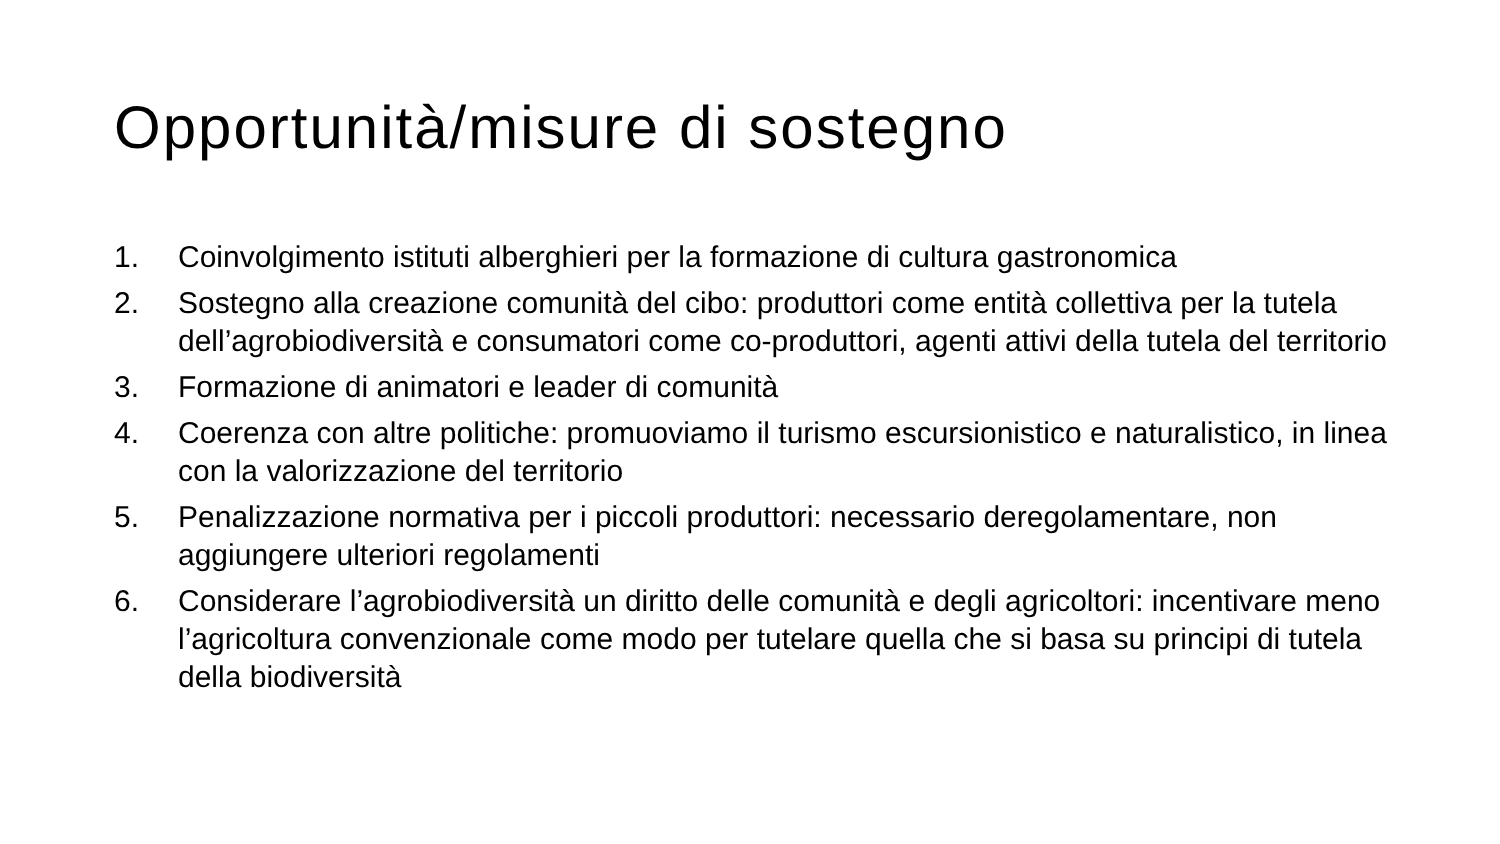Opportunità/misure di sostegno
1. Coinvolgimento istituti alberghieri per la formazione di cultura gastronomica
2. Sostegno alla creazione comunità del cibo: produttori come entità collettiva per la tutela dell’agrobiodiversità e consumatori come co-produttori, agenti attivi della tutela del territorio
3. Formazione di animatori e leader di comunità
4. Coerenza con altre politiche: promuoviamo il turismo escursionistico e naturalistico, in linea con la valorizzazione del territorio
5. Penalizzazione normativa per i piccoli produttori: necessario deregolamentare, non aggiungere ulteriori regolamenti
6. Considerare l’agrobiodiversità un diritto delle comunità e degli agricoltori: incentivare meno l’agricoltura convenzionale come modo per tutelare quella che si basa su principi di tutela della biodiversità